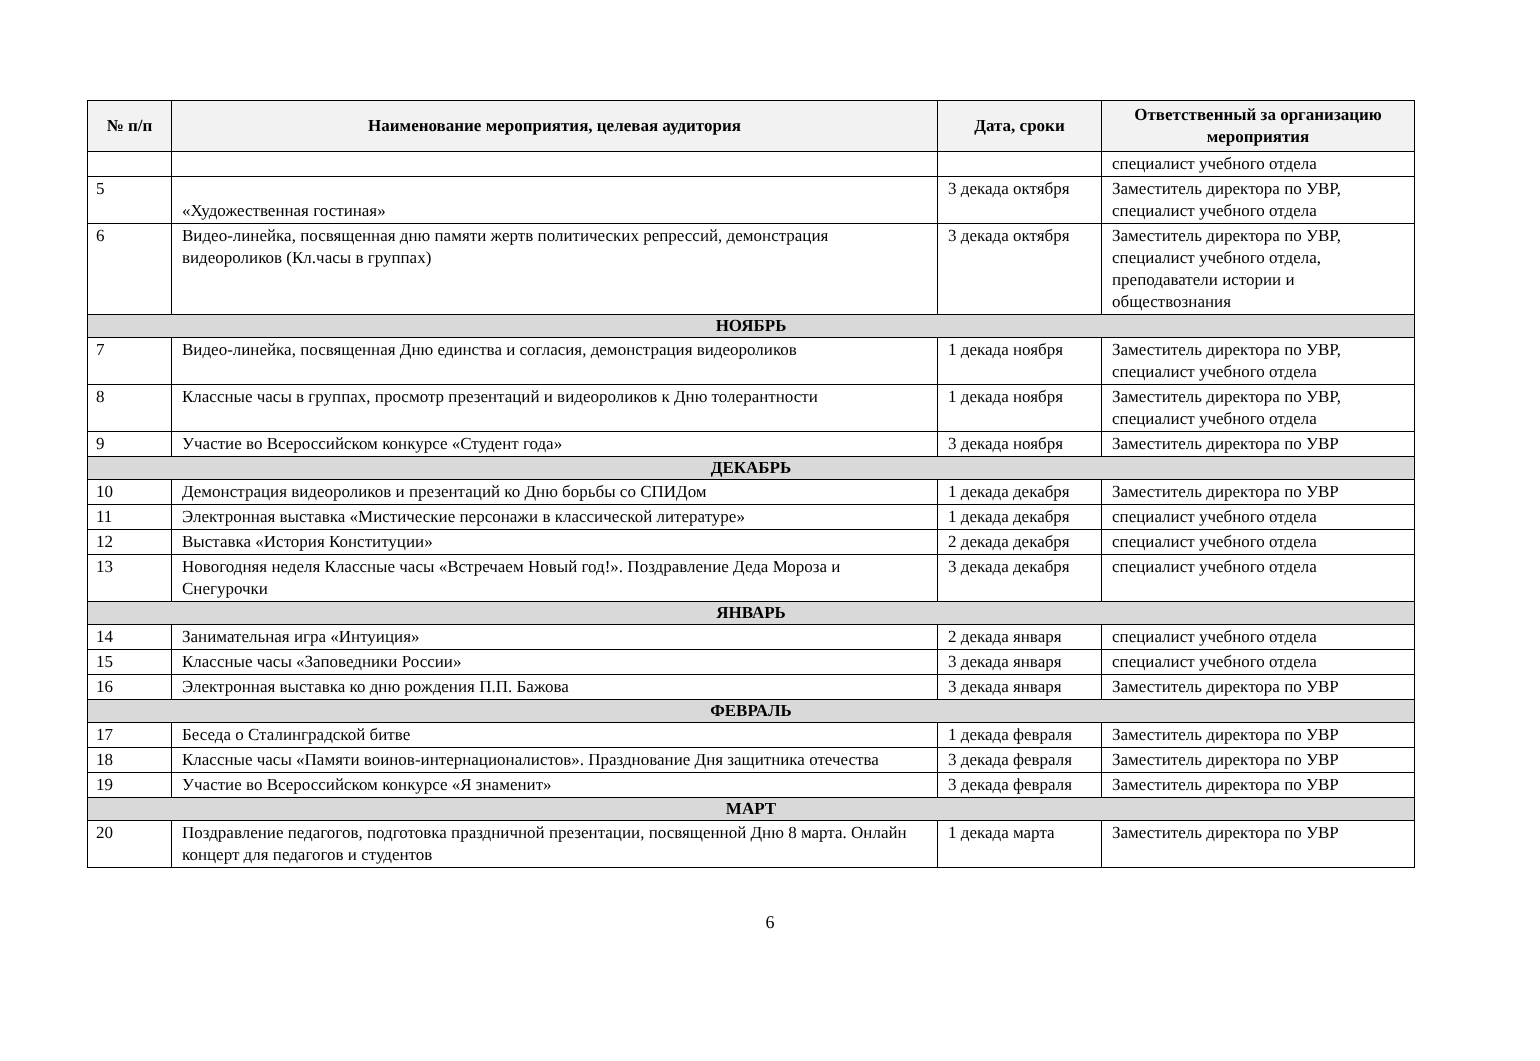| № п/п | Наименование мероприятия, целевая аудитория | Дата, сроки | Ответственный за организацию мероприятия |
| --- | --- | --- | --- |
| | | | специалист учебного отдела |
| 5 | «Художественная гостиная» | 3 декада октября | Заместитель директора по УВР, специалист учебного отдела |
| 6 | Видео-линейка, посвященная дню памяти жертв политических репрессий, демонстрация видеороликов (Кл.часы в группах) | 3 декада октября | Заместитель директора по УВР, специалист учебного отдела, преподаватели истории и обществознания |
| НОЯБРЬ | | | |
| 7 | Видео-линейка, посвященная Дню единства и согласия, демонстрация видеороликов | 1 декада ноября | Заместитель директора по УВР, специалист учебного отдела |
| 8 | Классные часы в группах, просмотр презентаций и видеороликов к Дню толерантности | 1 декада ноября | Заместитель директора по УВР, специалист учебного отдела |
| 9 | Участие во Всероссийском конкурсе «Студент года» | 3 декада ноября | Заместитель директора по УВР |
| ДЕКАБРЬ | | | |
| 10 | Демонстрация видеороликов и презентаций ко Дню борьбы со СПИДом | 1 декада декабря | Заместитель директора по УВР |
| 11 | Электронная выставка «Мистические персонажи в классической литературе» | 1 декада декабря | специалист учебного отдела |
| 12 | Выставка «История Конституции» | 2 декада декабря | специалист учебного отдела |
| 13 | Новогодняя неделя Классные часы «Встречаем Новый год!». Поздравление Деда Мороза и Снегурочки | 3 декада декабря | специалист учебного отдела |
| ЯНВАРЬ | | | |
| 14 | Занимательная игра «Интуиция» | 2 декада января | специалист учебного отдела |
| 15 | Классные часы «Заповедники России» | 3 декада января | специалист учебного отдела |
| 16 | Электронная выставка ко дню рождения П.П. Бажова | 3 декада января | Заместитель директора по УВР |
| ФЕВРАЛЬ | | | |
| 17 | Беседа о Сталинградской битве | 1 декада февраля | Заместитель директора по УВР |
| 18 | Классные часы «Памяти воинов-интернационалистов». Празднование Дня защитника отечества | 3 декада февраля | Заместитель директора по УВР |
| 19 | Участие во Всероссийском конкурсе «Я знаменит» | 3 декада февраля | Заместитель директора по УВР |
| МАРТ | | | |
| 20 | Поздравление педагогов, подготовка праздничной презентации, посвященной Дню 8 марта. Онлайн концерт для педагогов и студентов | 1 декада марта | Заместитель директора по УВР |
6